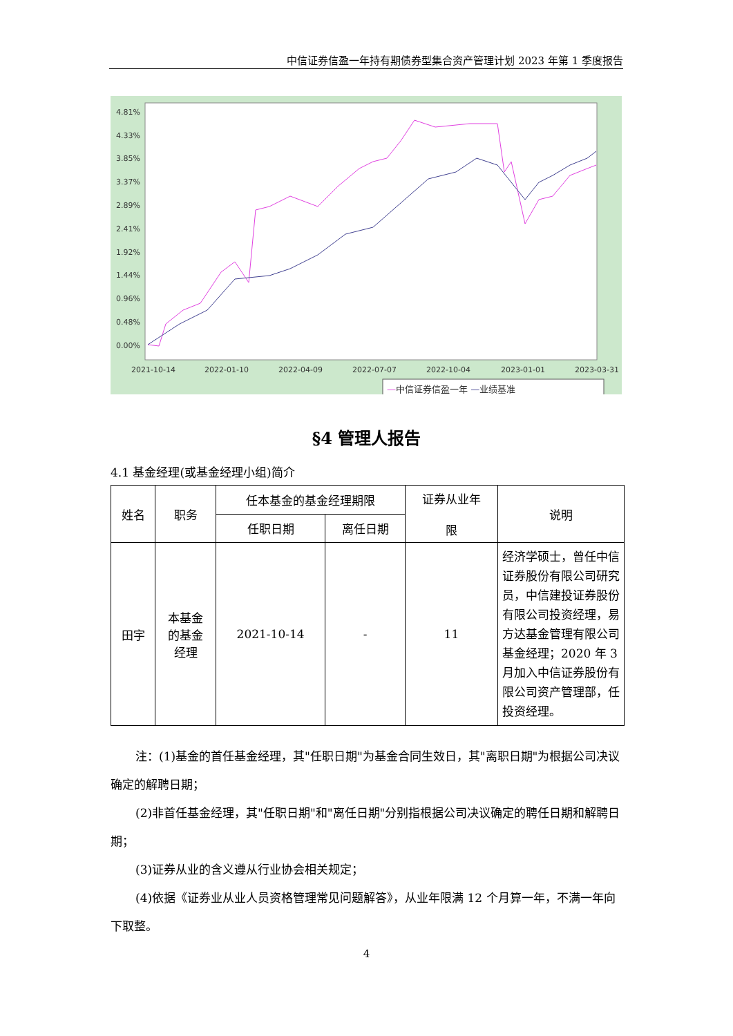中信证券信盈一年持有期债券型集合资产管理计划 2023 年第 1 季度报告
4.81%
4.33%
3.85%
3.37%
2.89%
2.41%
1.92%
1.44%
0.96%
0.48%
0.00%
2021-10-14
2022-01-10
2022-04-09
2022-07-07
2022-10-04
2023-01-01
2023-03-31
—中信证券信盈一年 —业绩基准
§4 管理人报告
4.1 基金经理(或基金经理小组)简介
| 姓名 | 职务 | 任本基金的基金经理期限 | | 证券从业年 限 | 说明 |
| --- | --- | --- | --- | --- | --- |
| | | 任职日期 | 离任日期 | | |
| 田宇 | 本基金 的基金 经理 | 2021-10-14 | - | 11 | 经济学硕士，曾任中信证券股份有限公司研究员，中信建投证券股份有限公司投资经理，易方达基金管理有限公司基金经理；2020 年 3 月加入中信证券股份有限公司资产管理部，任投资经理。 |
注：(1)基金的首任基金经理，其"任职日期"为基金合同生效日，其"离职日期"为根据公司决议确定的解聘日期；
(2)非首任基金经理，其"任职日期"和"离任日期"分别指根据公司决议确定的聘任日期和解聘日期；
(3)证券从业的含义遵从行业协会相关规定；
(4)依据《证券业从业人员资格管理常见问题解答》，从业年限满 12 个月算一年，不满一年向下取整。
4